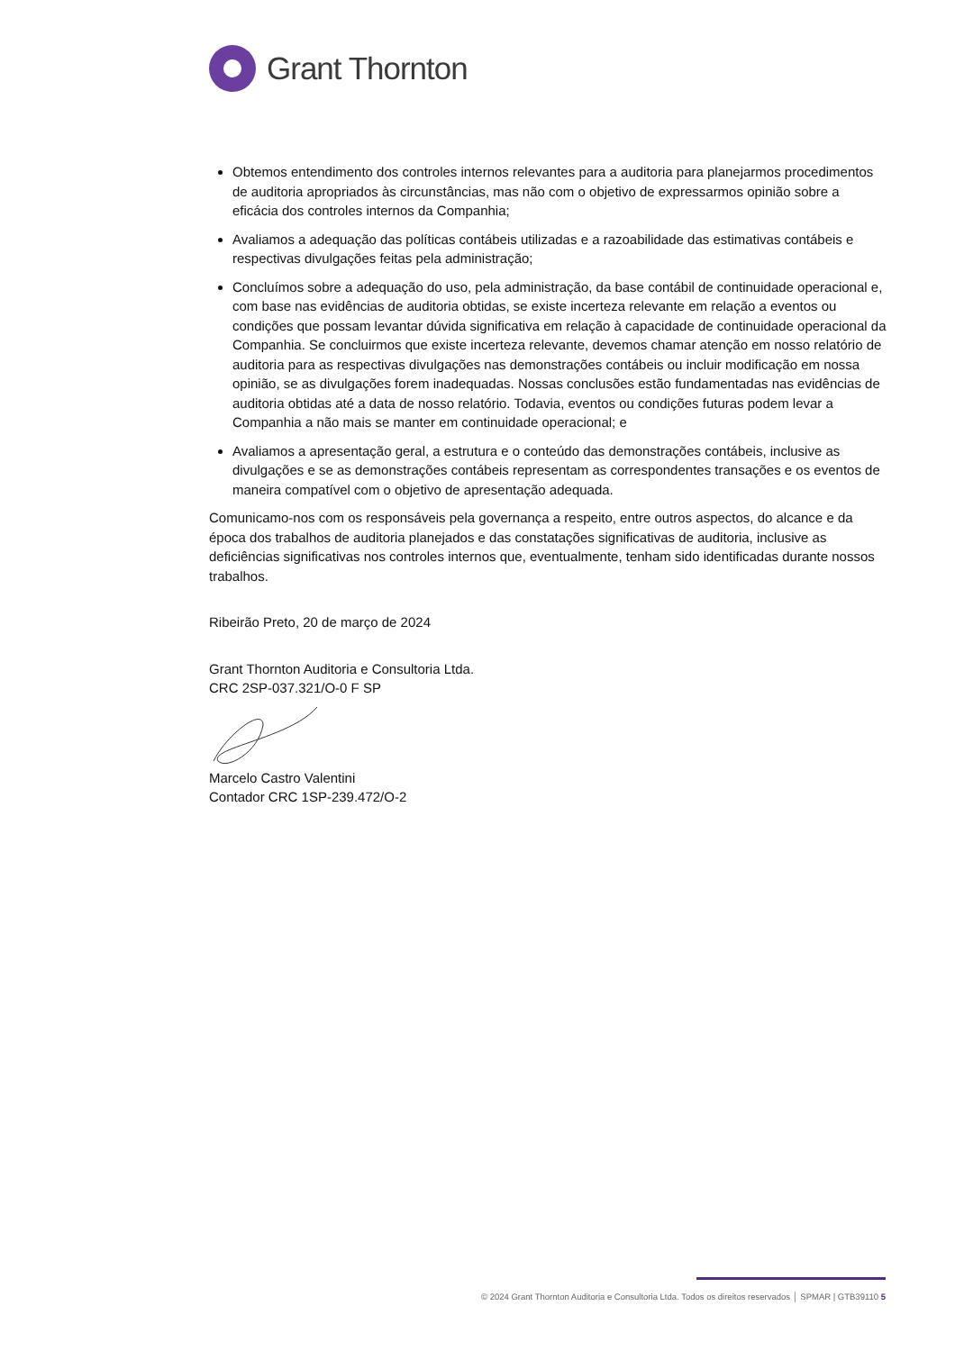Grant Thornton
Obtemos entendimento dos controles internos relevantes para a auditoria para planejarmos procedimentos de auditoria apropriados às circunstâncias, mas não com o objetivo de expressarmos opinião sobre a eficácia dos controles internos da Companhia;
Avaliamos a adequação das políticas contábeis utilizadas e a razoabilidade das estimativas contábeis e respectivas divulgações feitas pela administração;
Concluímos sobre a adequação do uso, pela administração, da base contábil de continuidade operacional e, com base nas evidências de auditoria obtidas, se existe incerteza relevante em relação a eventos ou condições que possam levantar dúvida significativa em relação à capacidade de continuidade operacional da Companhia. Se concluirmos que existe incerteza relevante, devemos chamar atenção em nosso relatório de auditoria para as respectivas divulgações nas demonstrações contábeis ou incluir modificação em nossa opinião, se as divulgações forem inadequadas. Nossas conclusões estão fundamentadas nas evidências de auditoria obtidas até a data de nosso relatório. Todavia, eventos ou condições futuras podem levar a Companhia a não mais se manter em continuidade operacional; e
Avaliamos a apresentação geral, a estrutura e o conteúdo das demonstrações contábeis, inclusive as divulgações e se as demonstrações contábeis representam as correspondentes transações e os eventos de maneira compatível com o objetivo de apresentação adequada.
Comunicamo-nos com os responsáveis pela governança a respeito, entre outros aspectos, do alcance e da época dos trabalhos de auditoria planejados e das constatações significativas de auditoria, inclusive as deficiências significativas nos controles internos que, eventualmente, tenham sido identificadas durante nossos trabalhos.
Ribeirão Preto, 20 de março de 2024
Grant Thornton Auditoria e Consultoria Ltda.
CRC 2SP-037.321/O-0 F SP
Marcelo Castro Valentini
Contador CRC 1SP-239.472/O-2
© 2024 Grant Thornton Auditoria e Consultoria Ltda. Todos os direitos reservados │ SPMAR | GTB39110 5